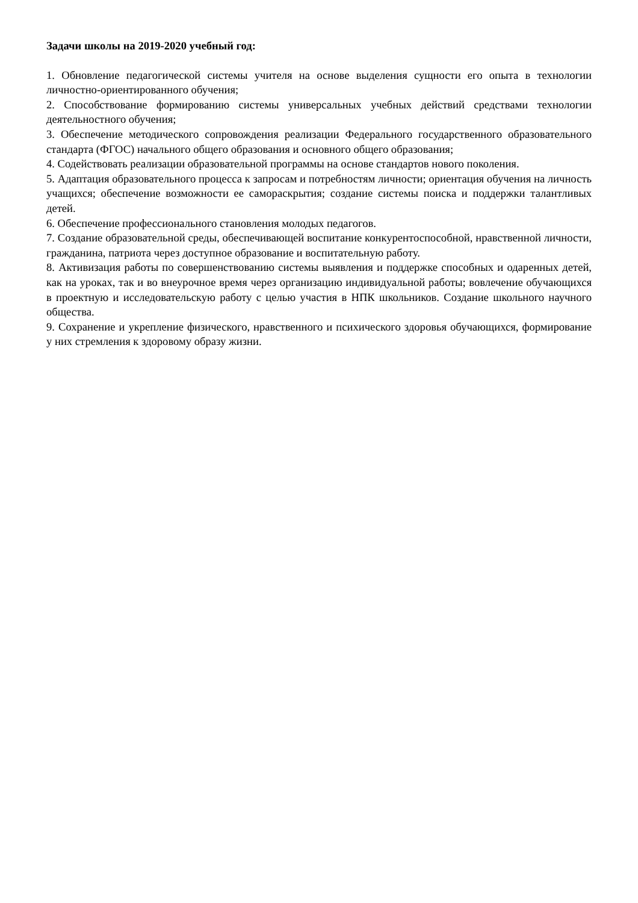Задачи школы на 2019-2020 учебный год:
1. Обновление педагогической системы учителя на основе выделения сущности его опыта в технологии личностно-ориентированного обучения;
2. Способствование формированию системы универсальных учебных действий средствами технологии деятельностного обучения;
3. Обеспечение методического сопровождения реализации Федерального государственного образовательного стандарта (ФГОС) начального общего образования и основного общего образования;
4. Содействовать реализации образовательной программы на основе стандартов нового поколения.
5. Адаптация образовательного процесса к запросам и потребностям личности; ориентация обучения на личность учащихся; обеспечение возможности ее самораскрытия; создание системы поиска и поддержки талантливых детей.
6. Обеспечение профессионального становления молодых педагогов.
7. Создание образовательной среды, обеспечивающей воспитание конкурентоспособной, нравственной личности, гражданина, патриота через доступное образование и воспитательную работу.
8. Активизация работы по совершенствованию системы выявления и поддержке способных и одаренных детей, как на уроках, так и во внеурочное время через организацию индивидуальной работы; вовлечение обучающихся в проектную и исследовательскую работу с целью участия в НПК школьников. Создание школьного научного общества.
9. Сохранение и укрепление физического, нравственного и психического здоровья обучающихся, формирование у них стремления к здоровому образу жизни.